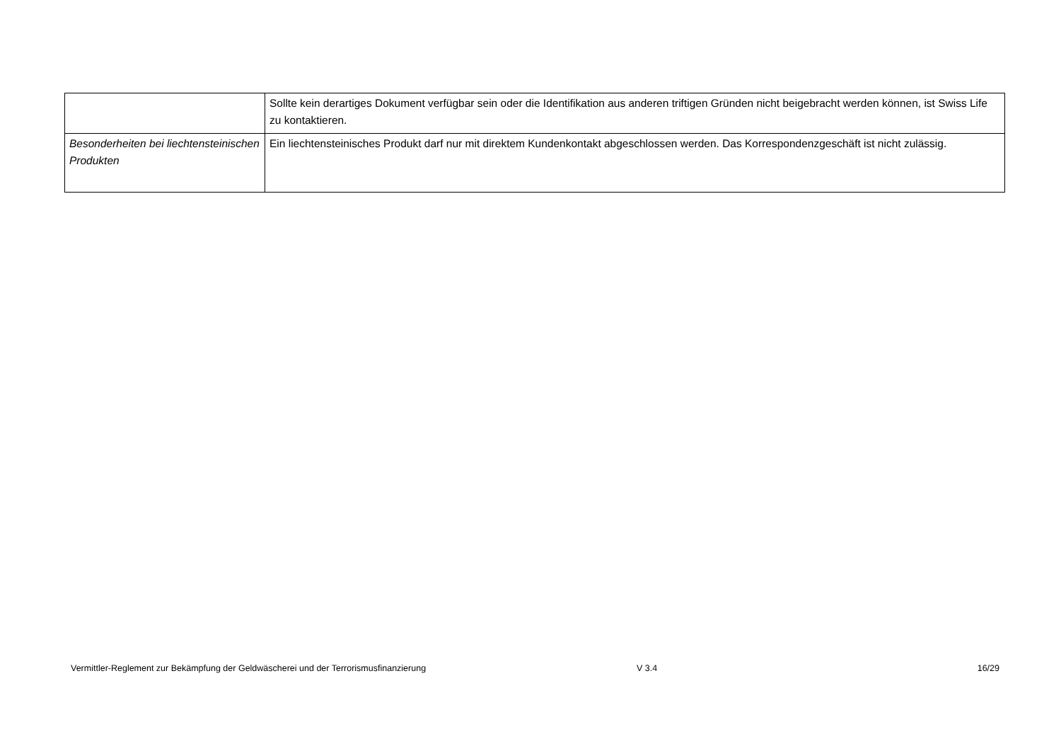| | Sollte kein derartiges Dokument verfügbar sein oder die Identifikation aus anderen triftigen Gründen nicht beigebracht werden können, ist Swiss Life zu kontaktieren. |
| Besonderheiten bei liechtensteinischen Produkten | Ein liechtensteinisches Produkt darf nur mit direktem Kundenkontakt abgeschlossen werden. Das Korrespondenzgeschäft ist nicht zulässig. |
Vermittler-Reglement zur Bekämpfung der Geldwäscherei und der Terrorismusfinanzierung V 3.4 16/29